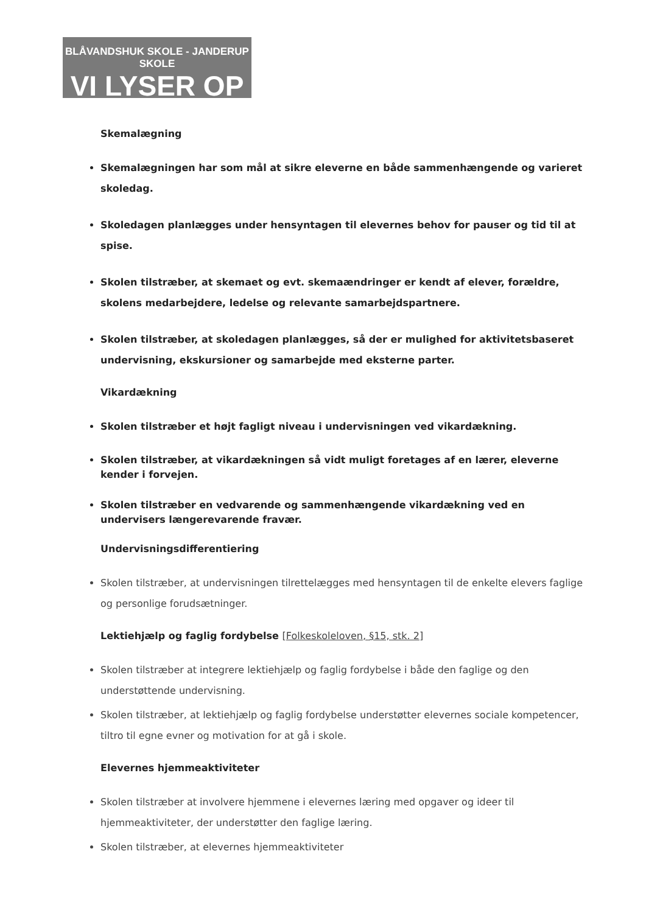BLÅVANDSHUK SKOLE - JANDERUP SKOLE
VI LYSER OP
Skemalægning
Skemalægningen har som mål at sikre eleverne en både sammenhængende og varieret skoledag.
Skoledagen planlægges under hensyntagen til elevernes behov for pauser og tid til at spise.
Skolen tilstræber, at skemaet og evt. skemaændringer er kendt af elever, forældre, skolens medarbejdere, ledelse og relevante samarbejdspartnere.
Skolen tilstræber, at skoledagen planlægges, så der er mulighed for aktivitetsbaseret undervisning, ekskursioner og samarbejde med eksterne parter.
Vikardækning
Skolen tilstræber et højt fagligt niveau i undervisningen ved vikardækning.
Skolen tilstræber, at vikardækningen så vidt muligt foretages af en lærer, eleverne kender i forvejen.
Skolen tilstræber en vedvarende og sammenhængende vikardækning ved en undervisers længerevarende fravær.
Undervisningsdifferentiering
Skolen tilstræber, at undervisningen tilrettelægges med hensyntagen til de enkelte elevers faglige og personlige forudsætninger.
Lektiehjælp og faglig fordybelse [Folkeskoleloven, §15, stk. 2]
Skolen tilstræber at integrere lektiehjælp og faglig fordybelse i både den faglige og den understøttende undervisning.
Skolen tilstræber, at lektiehjælp og faglig fordybelse understøtter elevernes sociale kompetencer, tiltro til egne evner og motivation for at gå i skole.
Elevernes hjemmeaktiviteter
Skolen tilstræber at involvere hjemmene i elevernes læring med opgaver og ideer til hjemmeaktiviteter, der understøtter den faglige læring.
Skolen tilstræber, at elevernes hjemmeaktiviteter